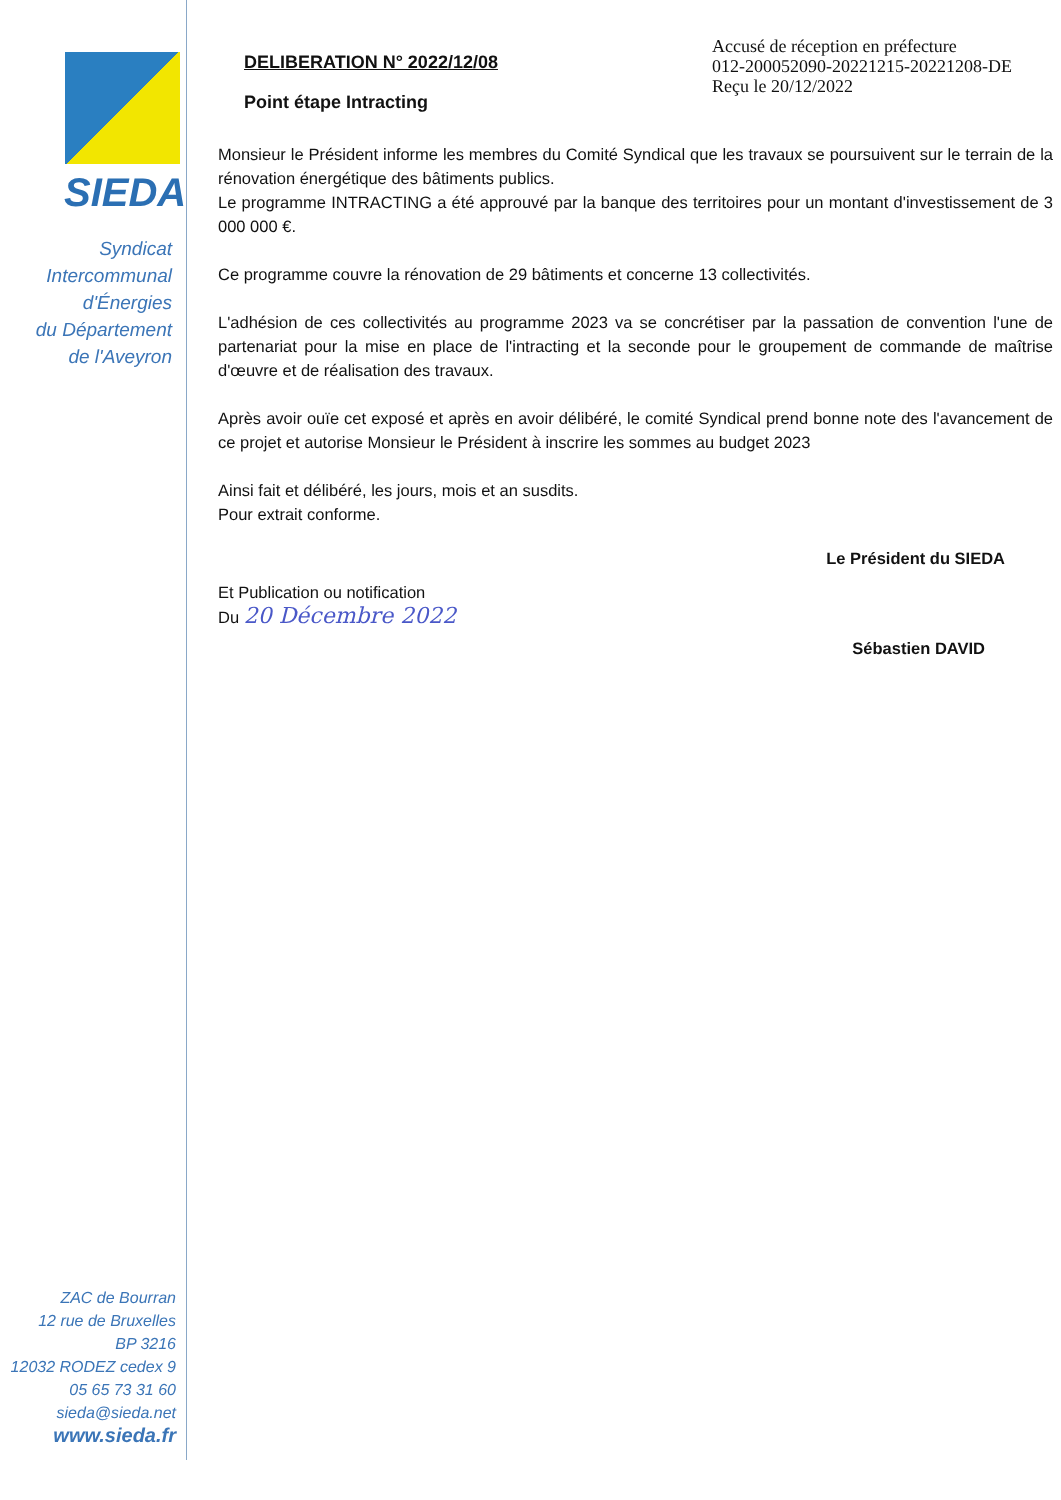SIEDA
Syndicat
Intercommunal
d'Énergies
du Département
de l'Aveyron
ZAC de Bourran
12 rue de Bruxelles
BP 3216
12032 RODEZ cedex 9
05 65 73 31 60
sieda@sieda.net
www.sieda.fr
Accusé de réception en préfecture
012-200052090-20221215-20221208-DE
Reçu le 20/12/2022
DELIBERATION N° 2022/12/08
Point étape Intracting
Monsieur le Président informe les membres du Comité Syndical que les travaux se poursuivent sur le terrain de la rénovation énergétique des bâtiments publics.
Le programme INTRACTING a été approuvé par la banque des territoires pour un montant d'investissement de 3 000 000 €.
Ce programme couvre la rénovation de 29 bâtiments et concerne 13 collectivités.
L'adhésion de ces collectivités au programme 2023 va se concrétiser par la passation de convention l'une de partenariat pour la mise en place de l'intracting et la seconde pour le groupement de commande de maîtrise d'œuvre et de réalisation des travaux.
Après avoir ouïe cet exposé et après en avoir délibéré, le comité Syndical prend bonne note des l'avancement de ce projet et autorise Monsieur le Président à inscrire les sommes au budget 2023
Ainsi fait et délibéré, les jours, mois et an susdits.
Pour extrait conforme.
Le Président du SIEDA
Et Publication ou notification
Du 20 Décembre 2022
Sébastien DAVID